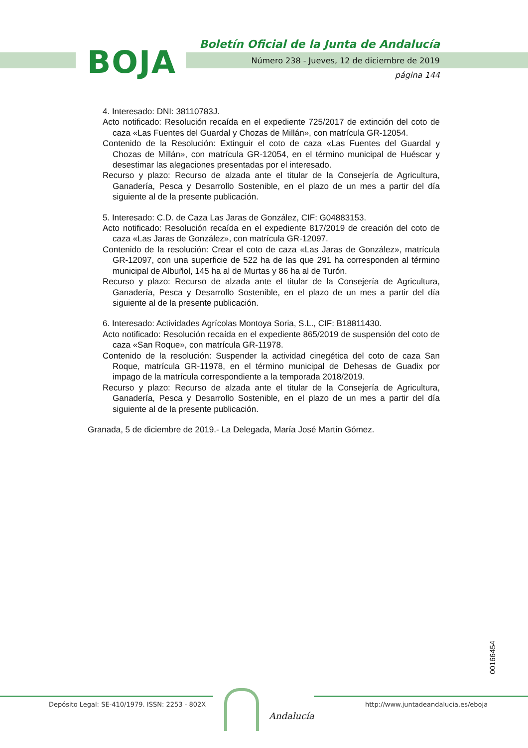BOJA
Boletín Oficial de la Junta de Andalucía
Número 238 - Jueves, 12 de diciembre de 2019
página 144
4. Interesado: DNI: 38110783J.
Acto notificado: Resolución recaída en el expediente 725/2017 de extinción del coto de caza «Las Fuentes del Guardal y Chozas de Millán», con matrícula GR-12054.
Contenido de la Resolución: Extinguir el coto de caza «Las Fuentes del Guardal y Chozas de Millán», con matrícula GR-12054, en el término municipal de Huéscar y desestimar las alegaciones presentadas por el interesado.
Recurso y plazo: Recurso de alzada ante el titular de la Consejería de Agricultura, Ganadería, Pesca y Desarrollo Sostenible, en el plazo de un mes a partir del día siguiente al de la presente publicación.
5. Interesado: C.D. de Caza Las Jaras de González, CIF: G04883153.
Acto notificado: Resolución recaída en el expediente 817/2019 de creación del coto de caza «Las Jaras de González», con matrícula GR-12097.
Contenido de la resolución: Crear el coto de caza «Las Jaras de González», matrícula GR-12097, con una superficie de 522 ha de las que 291 ha corresponden al término municipal de Albuñol, 145 ha al de Murtas y 86 ha al de Turón.
Recurso y plazo: Recurso de alzada ante el titular de la Consejería de Agricultura, Ganadería, Pesca y Desarrollo Sostenible, en el plazo de un mes a partir del día siguiente al de la presente publicación.
6. Interesado: Actividades Agrícolas Montoya Soria, S.L., CIF: B18811430.
Acto notificado: Resolución recaída en el expediente 865/2019 de suspensión del coto de caza «San Roque», con matrícula GR-11978.
Contenido de la resolución: Suspender la actividad cinegética del coto de caza San Roque, matrícula GR-11978, en el término municipal de Dehesas de Guadix por impago de la matrícula correspondiente a la temporada 2018/2019.
Recurso y plazo: Recurso de alzada ante el titular de la Consejería de Agricultura, Ganadería, Pesca y Desarrollo Sostenible, en el plazo de un mes a partir del día siguiente al de la presente publicación.
Granada, 5 de diciembre de 2019.- La Delegada, María José Martín Gómez.
00166454
Depósito Legal: SE-410/1979. ISSN: 2253 - 802X
http://www.juntadeandalucia.es/eboja
Andalucía